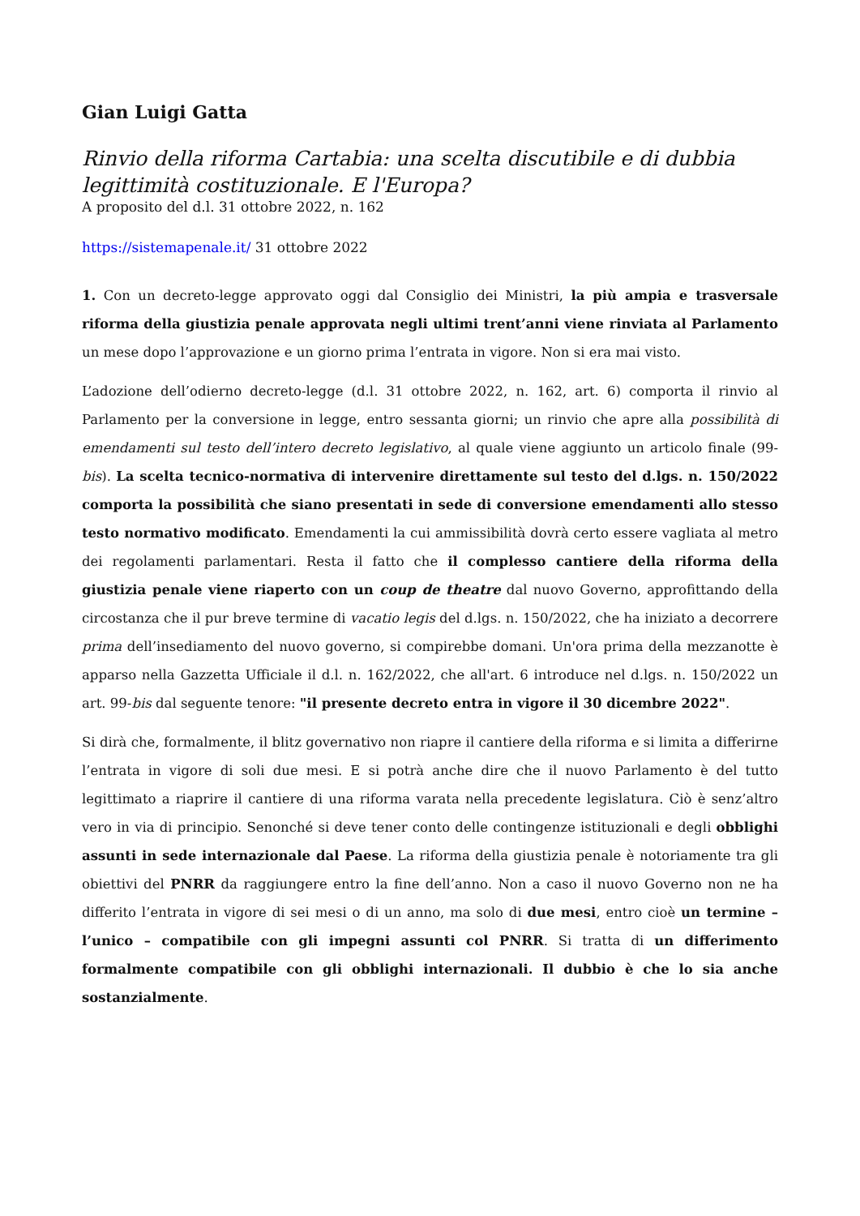Gian Luigi Gatta
Rinvio della riforma Cartabia: una scelta discutibile e di dubbia legittimità costituzionale. E l'Europa?
A proposito del d.l. 31 ottobre 2022, n. 162
https://sistemapenale.it/ 31 ottobre 2022
1. Con un decreto-legge approvato oggi dal Consiglio dei Ministri, la più ampia e trasversale riforma della giustizia penale approvata negli ultimi trent’anni viene rinviata al Parlamento un mese dopo l’approvazione e un giorno prima l’entrata in vigore. Non si era mai visto.
L’adozione dell’odierno decreto-legge (d.l. 31 ottobre 2022, n. 162, art. 6) comporta il rinvio al Parlamento per la conversione in legge, entro sessanta giorni; un rinvio che apre alla possibilità di emendamenti sul testo dell’intero decreto legislativo, al quale viene aggiunto un articolo finale (99-bis). La scelta tecnico-normativa di intervenire direttamente sul testo del d.lgs. n. 150/2022 comporta la possibilità che siano presentati in sede di conversione emendamenti allo stesso testo normativo modificato. Emendamenti la cui ammissibilità dovrà certo essere vagliata al metro dei regolamenti parlamentari. Resta il fatto che il complesso cantiere della riforma della giustizia penale viene riaperto con un coup de theatre dal nuovo Governo, approfittando della circostanza che il pur breve termine di vacatio legis del d.lgs. n. 150/2022, che ha iniziato a decorrere prima dell’insediamento del nuovo governo, si compirebbe domani. Un'ora prima della mezzanotte è apparso nella Gazzetta Ufficiale il d.l. n. 162/2022, che all'art. 6 introduce nel d.lgs. n. 150/2022 un art. 99-bis dal seguente tenore: "il presente decreto entra in vigore il 30 dicembre 2022".
Si dirà che, formalmente, il blitz governativo non riapre il cantiere della riforma e si limita a differirne l’entrata in vigore di soli due mesi. E si potrà anche dire che il nuovo Parlamento è del tutto legittimato a riaprire il cantiere di una riforma varata nella precedente legislatura. Ciò è senz’altro vero in via di principio. Senonché si deve tener conto delle contingenze istituzionali e degli obblighi assunti in sede internazionale dal Paese. La riforma della giustizia penale è notoriamente tra gli obiettivi del PNRR da raggiungere entro la fine dell’anno. Non a caso il nuovo Governo non ne ha differito l’entrata in vigore di sei mesi o di un anno, ma solo di due mesi, entro cioè un termine – l’unico – compatibile con gli impegni assunti col PNRR. Si tratta di un differimento formalmente compatibile con gli obblighi internazionali. Il dubbio è che lo sia anche sostanzialmente.